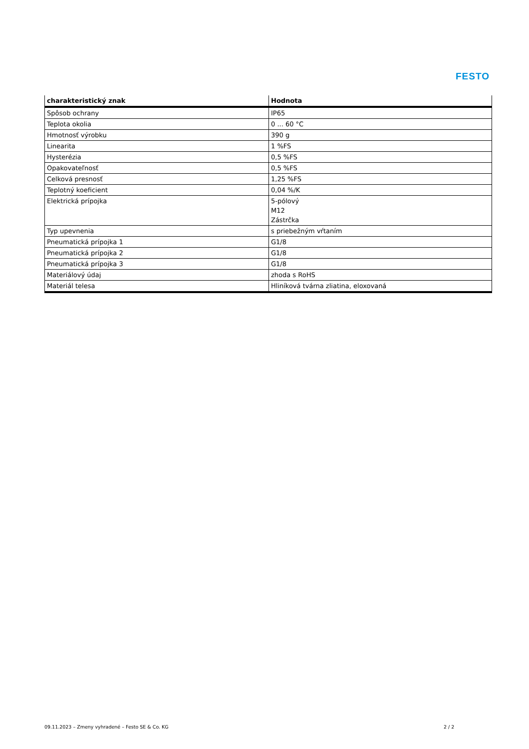FESTO
| charakteristický znak | Hodnota |
| --- | --- |
| Spôsob ochrany | IP65 |
| Teplota okolia | 0 ... 60 °C |
| Hmotnosť výrobku | 390 g |
| Linearita | 1 %FS |
| Hysterézia | 0,5 %FS |
| Opakovateľnosť | 0,5 %FS |
| Celková presnosť | 1,25 %FS |
| Teplotný koeficient | 0,04 %/K |
| Elektrická prípojka | 5-pólový M12 Zástrčka |
| Typ upevnenia | s priebežným vŕtaním |
| Pneumatická prípojka 1 | G1/8 |
| Pneumatická prípojka 2 | G1/8 |
| Pneumatická prípojka 3 | G1/8 |
| Materiálový údaj | zhoda s RoHS |
| Materiál telesa | Hliníková tvárna zliatina, eloxovaná |
09.11.2023 – Zmeny vyhradené – Festo SE & Co. KG
2 / 2